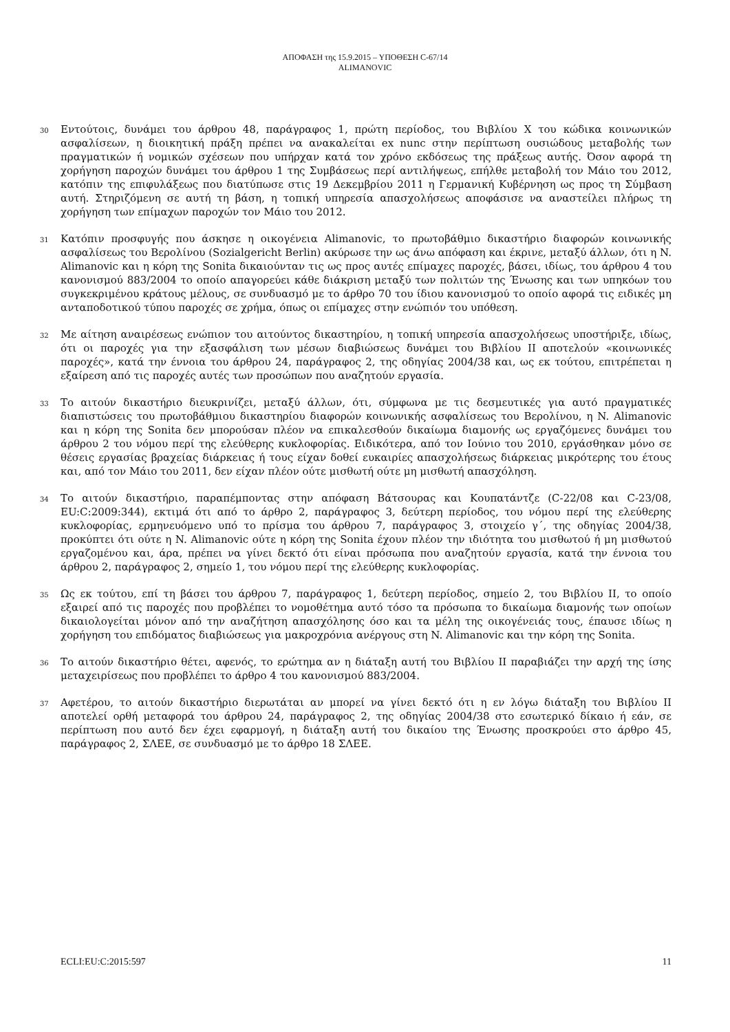ΑΠΟΦΑΣΗ της 15.9.2015 – ΥΠΟΘΕΣΗ C-67/14
ALIMANOVIC
30
Εντούτοις, δυνάμει του άρθρου 48, παράγραφος 1, πρώτη περίοδος, του Βιβλίου X του κώδικα κοινωνικών ασφαλίσεων, η διοικητική πράξη πρέπει να ανακαλείται ex nunc στην περίπτωση ουσιώδους μεταβολής των πραγματικών ή νομικών σχέσεων που υπήρχαν κατά τον χρόνο εκδόσεως της πράξεως αυτής. Όσον αφορά τη χορήγηση παροχών δυνάμει του άρθρου 1 της Συμβάσεως περί αντιλήψεως, επήλθε μεταβολή τον Μάιο του 2012, κατόπιν της επιφυλάξεως που διατύπωσε στις 19 Δεκεμβρίου 2011 η Γερμανική Κυβέρνηση ως προς τη Σύμβαση αυτή. Στηριζόμενη σε αυτή τη βάση, η τοπική υπηρεσία απασχολήσεως αποφάσισε να αναστείλει πλήρως τη χορήγηση των επίμαχων παροχών τον Μάιο του 2012.
31
Κατόπιν προσφυγής που άσκησε η οικογένεια Alimanovic, το πρωτοβάθμιο δικαστήριο διαφορών κοινωνικής ασφαλίσεως του Βερολίνου (Sozialgericht Berlin) ακύρωσε την ως άνω απόφαση και έκρινε, μεταξύ άλλων, ότι η N. Alimanovic και η κόρη της Sonita δικαιούνταν τις ως προς αυτές επίμαχες παροχές, βάσει, ιδίως, του άρθρου 4 του κανονισμού 883/2004 το οποίο απαγορεύει κάθε διάκριση μεταξύ των πολιτών της Ένωσης και των υπηκόων του συγκεκριμένου κράτους μέλους, σε συνδυασμό με το άρθρο 70 του ίδιου κανονισμού το οποίο αφορά τις ειδικές μη ανταποδοτικού τύπου παροχές σε χρήμα, όπως οι επίμαχες στην ενώπιόν του υπόθεση.
32
Με αίτηση αναιρέσεως ενώπιον του αιτούντος δικαστηρίου, η τοπική υπηρεσία απασχολήσεως υποστήριξε, ιδίως, ότι οι παροχές για την εξασφάλιση των μέσων διαβιώσεως δυνάμει του Βιβλίου II αποτελούν «κοινωνικές παροχές», κατά την έννοια του άρθρου 24, παράγραφος 2, της οδηγίας 2004/38 και, ως εκ τούτου, επιτρέπεται η εξαίρεση από τις παροχές αυτές των προσώπων που αναζητούν εργασία.
33
Το αιτούν δικαστήριο διευκρινίζει, μεταξύ άλλων, ότι, σύμφωνα με τις δεσμευτικές για αυτό πραγματικές διαπιστώσεις του πρωτοβάθμιου δικαστηρίου διαφορών κοινωνικής ασφαλίσεως του Βερολίνου, η N. Alimanovic και η κόρη της Sonita δεν μπορούσαν πλέον να επικαλεσθούν δικαίωμα διαμονής ως εργαζόμενες δυνάμει του άρθρου 2 του νόμου περί της ελεύθερης κυκλοφορίας. Ειδικότερα, από τον Ιούνιο του 2010, εργάσθηκαν μόνο σε θέσεις εργασίας βραχείας διάρκειας ή τους είχαν δοθεί ευκαιρίες απασχολήσεως διάρκειας μικρότερης του έτους και, από τον Μάιο του 2011, δεν είχαν πλέον ούτε μισθωτή ούτε μη μισθωτή απασχόληση.
34
Το αιτούν δικαστήριο, παραπέμποντας στην απόφαση Βάτσουρας και Κουπατάντζε (C‑22/08 και C‑23/08, EU:C:2009:344), εκτιμά ότι από το άρθρο 2, παράγραφος 3, δεύτερη περίοδος, του νόμου περί της ελεύθερης κυκλοφορίας, ερμηνευόμενο υπό το πρίσμα του άρθρου 7, παράγραφος 3, στοιχείο γ΄, της οδηγίας 2004/38, προκύπτει ότι ούτε η N. Alimanovic ούτε η κόρη της Sonita έχουν πλέον την ιδιότητα του μισθωτού ή μη μισθωτού εργαζομένου και, άρα, πρέπει να γίνει δεκτό ότι είναι πρόσωπα που αναζητούν εργασία, κατά την έννοια του άρθρου 2, παράγραφος 2, σημείο 1, του νόμου περί της ελεύθερης κυκλοφορίας.
35
Ως εκ τούτου, επί τη βάσει του άρθρου 7, παράγραφος 1, δεύτερη περίοδος, σημείο 2, του Βιβλίου II, το οποίο εξαιρεί από τις παροχές που προβλέπει το νομοθέτημα αυτό τόσο τα πρόσωπα το δικαίωμα διαμονής των οποίων δικαιολογείται μόνον από την αναζήτηση απασχόλησης όσο και τα μέλη της οικογένειάς τους, έπαυσε ιδίως η χορήγηση του επιδόματος διαβιώσεως για μακροχρόνια ανέργους στη N. Alimanovic και την κόρη της Sonita.
36
Το αιτούν δικαστήριο θέτει, αφενός, το ερώτημα αν η διάταξη αυτή του Βιβλίου II παραβιάζει την αρχή της ίσης μεταχειρίσεως που προβλέπει το άρθρο 4 του κανονισμού 883/2004.
37
Αφετέρου, το αιτούν δικαστήριο διερωτάται αν μπορεί να γίνει δεκτό ότι η εν λόγω διάταξη του Βιβλίου II αποτελεί ορθή μεταφορά του άρθρου 24, παράγραφος 2, της οδηγίας 2004/38 στο εσωτερικό δίκαιο ή εάν, σε περίπτωση που αυτό δεν έχει εφαρμογή, η διάταξη αυτή του δικαίου της Ένωσης προσκρούει στο άρθρο 45, παράγραφος 2, ΣΛΕΕ, σε συνδυασμό με το άρθρο 18 ΣΛΕΕ.
ECLI:EU:C:2015:597 11